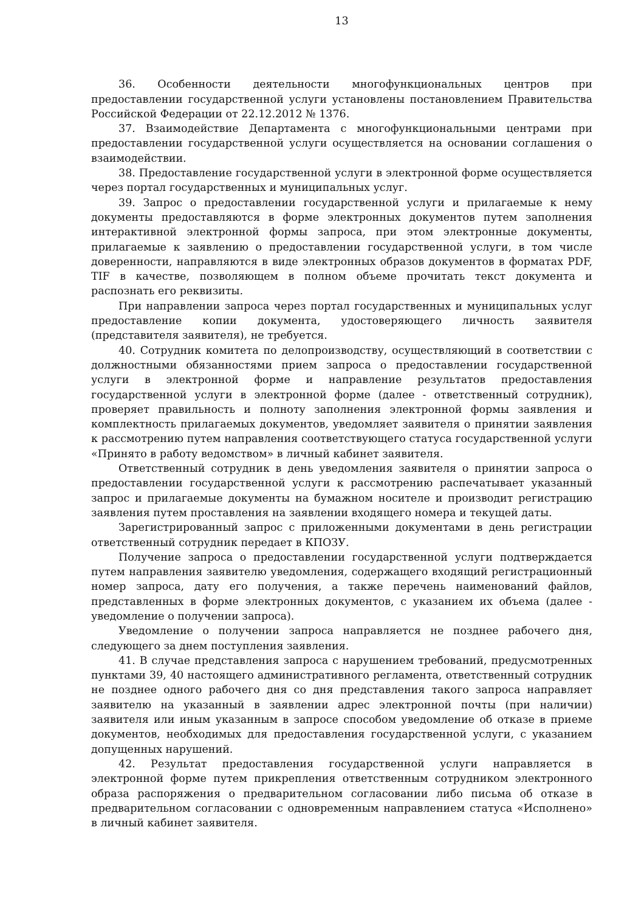13
36. Особенности деятельности многофункциональных центров при предоставлении государственной услуги установлены постановлением Правительства Российской Федерации от 22.12.2012 № 1376.
37. Взаимодействие Департамента с многофункциональными центрами при предоставлении государственной услуги осуществляется на основании соглашения о взаимодействии.
38. Предоставление государственной услуги в электронной форме осуществляется через портал государственных и муниципальных услуг.
39. Запрос о предоставлении государственной услуги и прилагаемые к нему документы предоставляются в форме электронных документов путем заполнения интерактивной электронной формы запроса, при этом электронные документы, прилагаемые к заявлению о предоставлении государственной услуги, в том числе доверенности, направляются в виде электронных образов документов в форматах PDF, TIF в качестве, позволяющем в полном объеме прочитать текст документа и распознать его реквизиты.
При направлении запроса через портал государственных и муниципальных услуг предоставление копии документа, удостоверяющего личность заявителя (представителя заявителя), не требуется.
40. Сотрудник комитета по делопроизводству, осуществляющий в соответствии с должностными обязанностями прием запроса о предоставлении государственной услуги в электронной форме и направление результатов предоставления государственной услуги в электронной форме (далее - ответственный сотрудник), проверяет правильность и полноту заполнения электронной формы заявления и комплектность прилагаемых документов, уведомляет заявителя о принятии заявления к рассмотрению путем направления соответствующего статуса государственной услуги «Принято в работу ведомством» в личный кабинет заявителя.
Ответственный сотрудник в день уведомления заявителя о принятии запроса о предоставлении государственной услуги к рассмотрению распечатывает указанный запрос и прилагаемые документы на бумажном носителе и производит регистрацию заявления путем проставления на заявлении входящего номера и текущей даты.
Зарегистрированный запрос с приложенными документами в день регистрации ответственный сотрудник передает в КПОЗУ.
Получение запроса о предоставлении государственной услуги подтверждается путем направления заявителю уведомления, содержащего входящий регистрационный номер запроса, дату его получения, а также перечень наименований файлов, представленных в форме электронных документов, с указанием их объема (далее - уведомление о получении запроса).
Уведомление о получении запроса направляется не позднее рабочего дня, следующего за днем поступления заявления.
41. В случае представления запроса с нарушением требований, предусмотренных пунктами 39, 40 настоящего административного регламента, ответственный сотрудник не позднее одного рабочего дня со дня представления такого запроса направляет заявителю на указанный в заявлении адрес электронной почты (при наличии) заявителя или иным указанным в запросе способом уведомление об отказе в приеме документов, необходимых для предоставления государственной услуги, с указанием допущенных нарушений.
42. Результат предоставления государственной услуги направляется в электронной форме путем прикрепления ответственным сотрудником электронного образа распоряжения о предварительном согласовании либо письма об отказе в предварительном согласовании с одновременным направлением статуса «Исполнено» в личный кабинет заявителя.